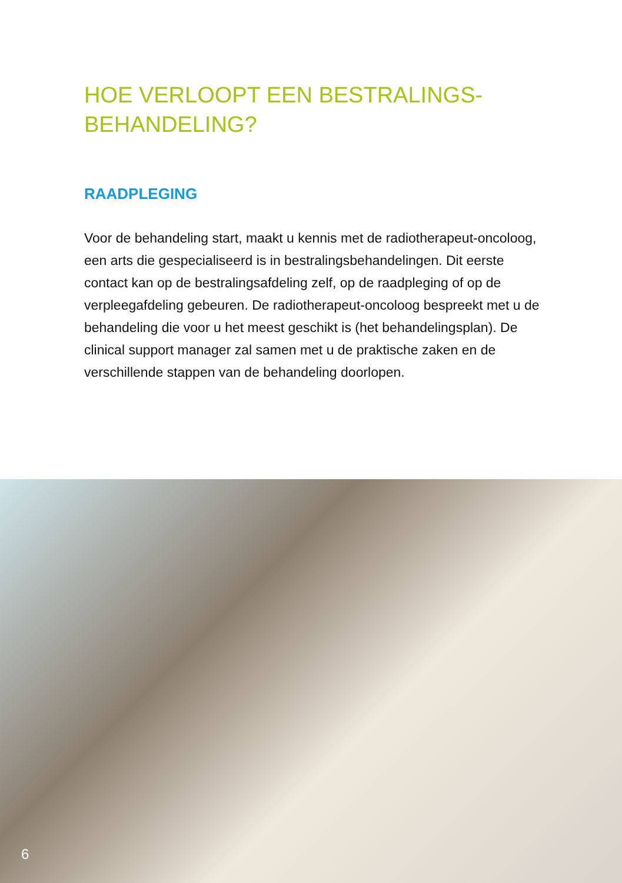HOE VERLOOPT EEN BESTRALINGS-
BEHANDELING?
RAADPLEGING
Voor de behandeling start, maakt u kennis met de radiotherapeut-oncoloog, een arts die gespecialiseerd is in bestralingsbehandelingen. Dit eerste contact kan op de bestralingsafdeling zelf, op de raadpleging of op de verpleegafdeling gebeuren. De radiotherapeut-oncoloog bespreekt met u de behandeling die voor u het meest geschikt is (het behandelingsplan). De clinical support manager zal samen met u de praktische zaken en de verschillende stappen van de behandeling doorlopen.
6